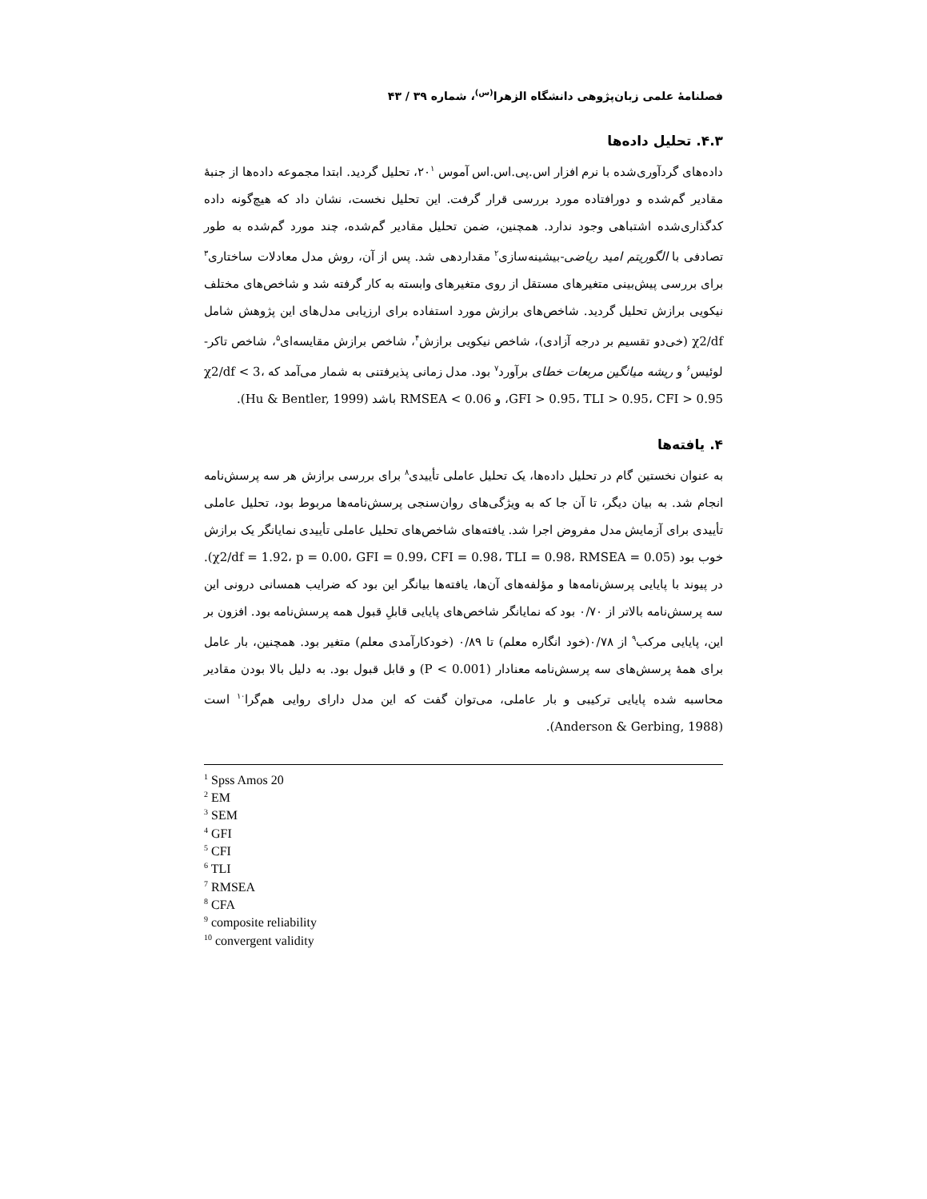فصلنامهٔ علمی زبان‌پژوهی دانشگاه الزهرا<sup>(س)</sup>، شماره ۳۹ / ۴۳
۴.۳. تحلیل داده‌ها
داده‌های گردآوری‌شده با نرم افزار اس.پی.اس.اس آموس ۲۰<sup>۱</sup>، تحلیل گردید. ابتدا مجموعه داده‌ها از جنبهٔ مقادیر گم‌شده و دورافتاده مورد بررسی قرار گرفت. این تحلیل نخست، نشان داد که هیچ‌گونه داده کدگذاری‌شده اشتباهی وجود ندارد. همچنین، ضمن تحلیل مقادیر گم‌شده، چند مورد گم‌شده به طور تصادفی با الگوریتم امید ریاضی-بیشینه‌سازی<sup>۲</sup> مقداردهی شد. پس از آن، روش مدل معادلات ساختاری<sup>۳</sup> برای بررسی پیش‌بینی متغیرهای مستقل از روی متغیرهای وابسته به کار گرفته شد و شاخص‌های مختلف نیکویی برازش تحلیل گردید. شاخص‌های برازش مورد استفاده برای ارزیابی مدل‌های این پژوهش شامل χ2/df (خی‌دو تقسیم بر درجه آزادی)، شاخص نیکویی برازش<sup>۴</sup>، شاخص برازش مقایسه‌ای<sup>۵</sup>، شاخص تاکر-لوئیس<sup>۶</sup> و ریشه میانگین مربعات خطای برآورد<sup>۷</sup> بود. مدل زمانی پذیرفتنی به شمار می‌آمد که χ2/df < 3، GFI > 0.95، TLI > 0.95، CFI > 0.95، و RMSEA < 0.06 باشد (Hu & Bentler, 1999).
۴. یافته‌ها
به عنوان نخستین گام در تحلیل داده‌ها، یک تحلیل عاملی تأییدی<sup>۸</sup> برای بررسی برازش هر سه پرسش‌نامه انجام شد. به بیان دیگر، تا آن جا که به ویژگی‌های روان‌سنجی پرسش‌نامه‌ها مربوط بود، تحلیل عاملی تأییدی برای آزمایش مدل مفروض اجرا شد. یافته‌های شاخص‌های تحلیل عاملی تأییدی نمایانگر یک برازش خوب بود (χ2/df = 1.92، p = 0.00، GFI = 0.99، CFI = 0.98، TLI = 0.98، RMSEA = 0.05). در پیوند با پایایی پرسش‌نامه‌ها و مؤلفه‌های آن‌ها، یافته‌ها بیانگر این بود که ضرایب همسانی درونی این سه پرسش‌نامه بالاتر از ۰/۷۰ بود که نمایانگر شاخص‌های پایایی قابلِ قبول همه پرسش‌نامه بود. افزون بر این، پایایی مرکب<sup>۹</sup> از ۰/۷۸(خود انگاره معلم) تا ۰/۸۹ (خودکارآمدی معلم) متغیر بود. همچنین، بار عامل برای همهٔ پرسش‌های سه پرسش‌نامه معنادار (P < 0.001) و قابل قبول بود. به دلیل بالا بودن مقادیر محاسبه شده پایایی ترکیبی و بار عاملی، می‌توان گفت که این مدل دارای روایی هم‌گرا<sup>۱۰</sup> است (Anderson & Gerbing, 1988).
<sup>1</sup> Spss Amos 20
<sup>2</sup> EM
<sup>3</sup> SEM
<sup>4</sup> GFI
<sup>5</sup> CFI
<sup>6</sup> TLI
<sup>7</sup> RMSEA
<sup>8</sup> CFA
<sup>9</sup> composite reliability
<sup>10</sup> convergent validity